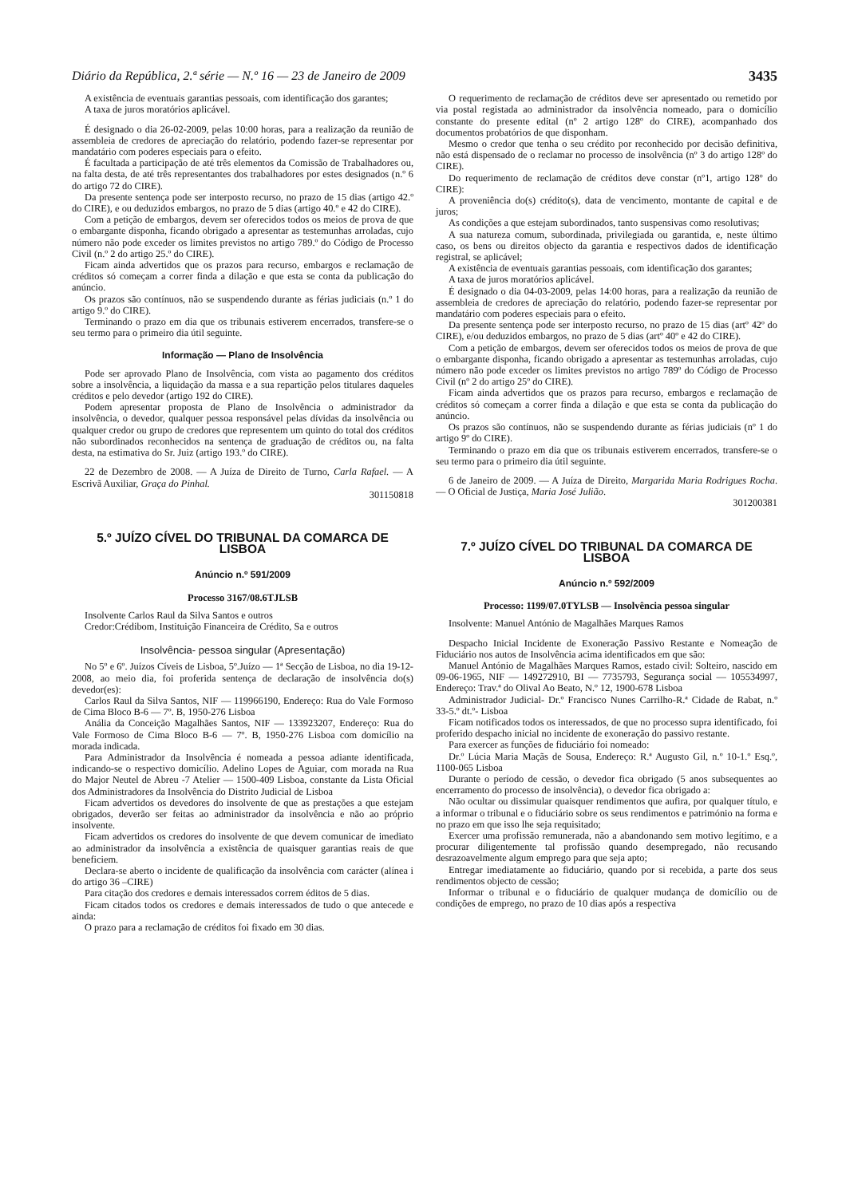Diário da República, 2.ª série — N.º 16 — 23 de Janeiro de 2009 3435
A existência de eventuais garantias pessoais, com identificação dos garantes;
A taxa de juros moratórios aplicável.
É designado o dia 26-02-2009, pelas 10:00 horas, para a realização da reunião de assembleia de credores de apreciação do relatório, podendo fazer-se representar por mandatário com poderes especiais para o efeito.
É facultada a participação de até três elementos da Comissão de Trabalhadores ou, na falta desta, de até três representantes dos trabalhadores por estes designados (n.º 6 do artigo 72 do CIRE).
Da presente sentença pode ser interposto recurso, no prazo de 15 dias (artigo 42.º do CIRE), e ou deduzidos embargos, no prazo de 5 dias (artigo 40.º e 42 do CIRE).
Com a petição de embargos, devem ser oferecidos todos os meios de prova de que o embargante disponha, ficando obrigado a apresentar as testemunhas arroladas, cujo número não pode exceder os limites previstos no artigo 789.º do Código de Processo Civil (n.º 2 do artigo 25.º do CIRE).
Ficam ainda advertidos que os prazos para recurso, embargos e reclamação de créditos só começam a correr finda a dilação e que esta se conta da publicação do anúncio.
Os prazos são contínuos, não se suspendendo durante as férias judiciais (n.º 1 do artigo 9.º do CIRE).
Terminando o prazo em dia que os tribunais estiverem encerrados, transfere-se o seu termo para o primeiro dia útil seguinte.
Informação — Plano de Insolvência
Pode ser aprovado Plano de Insolvência, com vista ao pagamento dos créditos sobre a insolvência, a liquidação da massa e a sua repartição pelos titulares daqueles créditos e pelo devedor (artigo 192 do CIRE).
Podem apresentar proposta de Plano de Insolvência o administrador da insolvência, o devedor, qualquer pessoa responsável pelas dívidas da insolvência ou qualquer credor ou grupo de credores que representem um quinto do total dos créditos não subordinados reconhecidos na sentença de graduação de créditos ou, na falta desta, na estimativa do Sr. Juiz (artigo 193.º do CIRE).
22 de Dezembro de 2008. — A Juíza de Direito de Turno, Carla Rafael. — A Escrivã Auxiliar, Graça do Pinhal.
301150818
5.º JUÍZO CÍVEL DO TRIBUNAL DA COMARCA DE LISBOA
Anúncio n.º 591/2009
Processo 3167/08.6TJLSB
Insolvente Carlos Raul da Silva Santos e outros
Credor:Crédibom, Instituição Financeira de Crédito, Sa e outros
Insolvência- pessoa singular (Apresentação)
No 5º e 6º. Juízos Cíveis de Lisboa, 5º.Juízo — 1ª Secção de Lisboa, no dia 19-12-2008, ao meio dia, foi proferida sentença de declaração de insolvência do(s) devedor(es):
Carlos Raul da Silva Santos, NIF — 119966190, Endereço: Rua do Vale Formoso de Cima Bloco B-6 — 7º. B, 1950-276 Lisboa
Anália da Conceição Magalhães Santos, NIF — 133923207, Endereço: Rua do Vale Formoso de Cima Bloco B-6 — 7º. B, 1950-276 Lisboa com domicílio na morada indicada.
Para Administrador da Insolvência é nomeada a pessoa adiante identificada, indicando-se o respectivo domicílio. Adelino Lopes de Aguiar, com morada na Rua do Major Neutel de Abreu -7 Atelier — 1500-409 Lisboa, constante da Lista Oficial dos Administradores da Insolvência do Distrito Judicial de Lisboa
Ficam advertidos os devedores do insolvente de que as prestações a que estejam obrigados, deverão ser feitas ao administrador da insolvência e não ao próprio insolvente.
Ficam advertidos os credores do insolvente de que devem comunicar de imediato ao administrador da insolvência a existência de quaisquer garantias reais de que beneficiem.
Declara-se aberto o incidente de qualificação da insolvência com carácter (alínea i do artigo 36 –CIRE)
Para citação dos credores e demais interessados correm éditos de 5 dias.
Ficam citados todos os credores e demais interessados de tudo o que antecede e ainda:
O prazo para a reclamação de créditos foi fixado em 30 dias.
O requerimento de reclamação de créditos deve ser apresentado ou remetido por via postal registada ao administrador da insolvência nomeado, para o domicílio constante do presente edital (nº 2 artigo 128º do CIRE), acompanhado dos documentos probatórios de que disponham.
Mesmo o credor que tenha o seu crédito por reconhecido por decisão definitiva, não está dispensado de o reclamar no processo de insolvência (nº 3 do artigo 128º do CIRE).
Do requerimento de reclamação de créditos deve constar (nº1, artigo 128º do CIRE):
A proveniência do(s) crédito(s), data de vencimento, montante de capital e de juros;
As condições a que estejam subordinados, tanto suspensivas como resolutivas;
A sua natureza comum, subordinada, privilegiada ou garantida, e, neste último caso, os bens ou direitos objecto da garantia e respectivos dados de identificação registral, se aplicável;
A existência de eventuais garantias pessoais, com identificação dos garantes;
A taxa de juros moratórios aplicável.
É designado o dia 04-03-2009, pelas 14:00 horas, para a realização da reunião de assembleia de credores de apreciação do relatório, podendo fazer-se representar por mandatário com poderes especiais para o efeito.
Da presente sentença pode ser interposto recurso, no prazo de 15 dias (artº 42º do CIRE), e/ou deduzidos embargos, no prazo de 5 dias (artº 40º e 42 do CIRE).
Com a petição de embargos, devem ser oferecidos todos os meios de prova de que o embargante disponha, ficando obrigado a apresentar as testemunhas arroladas, cujo número não pode exceder os limites previstos no artigo 789º do Código de Processo Civil (nº 2 do artigo 25º do CIRE).
Ficam ainda advertidos que os prazos para recurso, embargos e reclamação de créditos só começam a correr finda a dilação e que esta se conta da publicação do anúncio.
Os prazos são contínuos, não se suspendendo durante as férias judiciais (nº 1 do artigo 9º do CIRE).
Terminando o prazo em dia que os tribunais estiverem encerrados, transfere-se o seu termo para o primeiro dia útil seguinte.
6 de Janeiro de 2009. — A Juíza de Direito, Margarida Maria Rodrigues Rocha. — O Oficial de Justiça, Maria José Julião.
301200381
7.º JUÍZO CÍVEL DO TRIBUNAL DA COMARCA DE LISBOA
Anúncio n.º 592/2009
Processo: 1199/07.0TYLSB — Insolvência pessoa singular
Insolvente: Manuel António de Magalhães Marques Ramos
Despacho Inicial Incidente de Exoneração Passivo Restante e Nomeação de Fiduciário nos autos de Insolvência acima identificados em que são:
Manuel António de Magalhães Marques Ramos, estado civil: Solteiro, nascido em 09-06-1965, NIF — 149272910, BI — 7735793, Segurança social — 105534997, Endereço: Trav.ª do Olival Ao Beato, N.º 12, 1900-678 Lisboa
Administrador Judicial- Dr.º Francisco Nunes Carrilho-R.ª Cidade de Rabat, n.º 33-5.º dt.º- Lisboa
Ficam notificados todos os interessados, de que no processo supra identificado, foi proferido despacho inicial no incidente de exoneração do passivo restante.
Para exercer as funções de fiduciário foi nomeado:
Dr.º Lúcia Maria Maçãs de Sousa, Endereço: R.ª Augusto Gil, n.º 10-1.º Esq.º, 1100-065 Lisboa
Durante o período de cessão, o devedor fica obrigado (5 anos subsequentes ao encerramento do processo de insolvência), o devedor fica obrigado a:
Não ocultar ou dissimular quaisquer rendimentos que aufira, por qualquer título, e a informar o tribunal e o fiduciário sobre os seus rendimentos e património na forma e no prazo em que isso lhe seja requisitado;
Exercer uma profissão remunerada, não a abandonando sem motivo legítimo, e a procurar diligentemente tal profissão quando desempregado, não recusando desrazoavelmente algum emprego para que seja apto;
Entregar imediatamente ao fiduciário, quando por si recebida, a parte dos seus rendimentos objecto de cessão;
Informar o tribunal e o fiduciário de qualquer mudança de domicílio ou de condições de emprego, no prazo de 10 dias após a respectiva